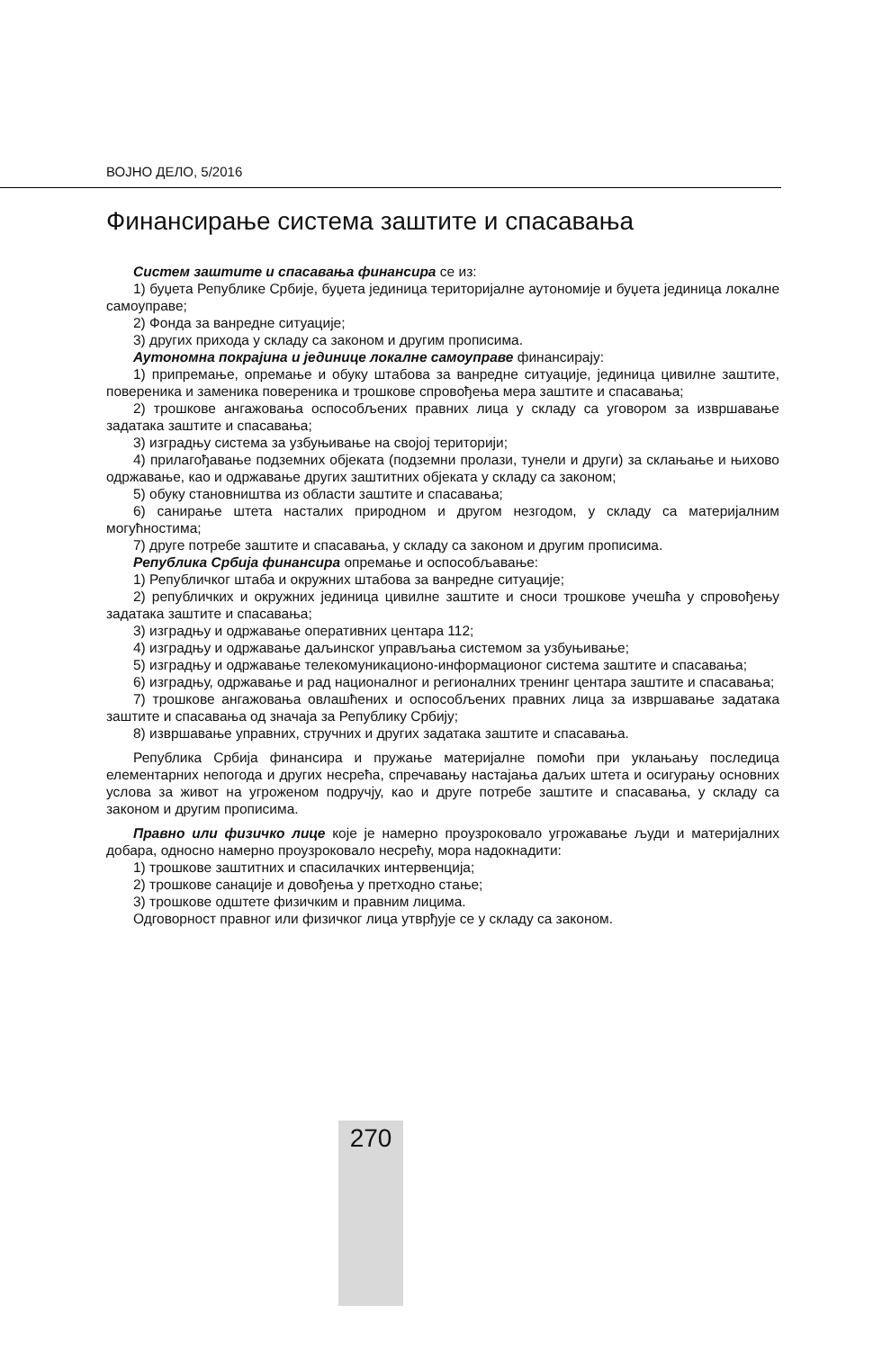ВОЈНО ДЕЛО, 5/2016
Финансирање система заштите и спасавања
Систем заштите и спасавања финансира се из:
1) буџета Републике Србије, буџета јединица територијалне аутономије и буџета јединица локалне самоуправе;
2) Фонда за ванредне ситуације;
3) других прихода у складу са законом и другим прописима.
Аутономна покрајина и јединице локалне самоуправе финансирају:
1) припремање, опремање и обуку штабова за ванредне ситуације, јединица цивилне заштите, повереника и заменика повереника и трошкове спровођења мера заштите и спасавања;
2) трошкове ангажовања оспособљених правних лица у складу са уговором за извршавање задатака заштите и спасавања;
3) изградњу система за узбуњивање на својој територији;
4) прилагођавање подземних објеката (подземни пролази, тунели и други) за склањање и њихово одржавање, као и одржавање других заштитних објеката у складу са законом;
5) обуку становништва из области заштите и спасавања;
6) санирање штета насталих природном и другом незгодом, у складу са материјалним могућностима;
7) друге потребе заштите и спасавања, у складу са законом и другим прописима.
Република Србија финансира опремање и оспособљавање:
1) Републичког штаба и окружних штабова за ванредне ситуације;
2) републичких и окружних јединица цивилне заштите и сноси трошкове учешћа у спровођењу задатака заштите и спасавања;
3) изградњу и одржавање оперативних центара 112;
4) изградњу и одржавање даљинског управљања системом за узбуњивање;
5) изградњу и одржавање телекомуникационо-информационог система заштите и спасавања;
6) изградњу, одржавање и рад националног и регионалних тренинг центара заштите и спасавања;
7) трошкове ангажовања овлашћених и оспособљених правних лица за извршавање задатака заштите и спасавања од значаја за Републику Србију;
8) извршавање управних, стручних и других задатака заштите и спасавања.
Република Србија финансира и пружање материјалне помоћи при уклањању последица елементарних непогода и других несрећа, спречавању настајања даљих штета и осигурању основних услова за живот на угроженом подручју, као и друге потребе заштите и спасавања, у складу са законом и другим прописима.
Правно или физичко лице које је намерно проузроковало угрожавање људи и материјалних добара, односно намерно проузроковало несрећу, мора надокнадити:
1) трошкове заштитних и спасилачких интервенција;
2) трошкове санације и довођења у претходно стање;
3) трошкове одштете физичким и правним лицима.
Одговорност правног или физичког лица утврђује се у складу са законом.
270